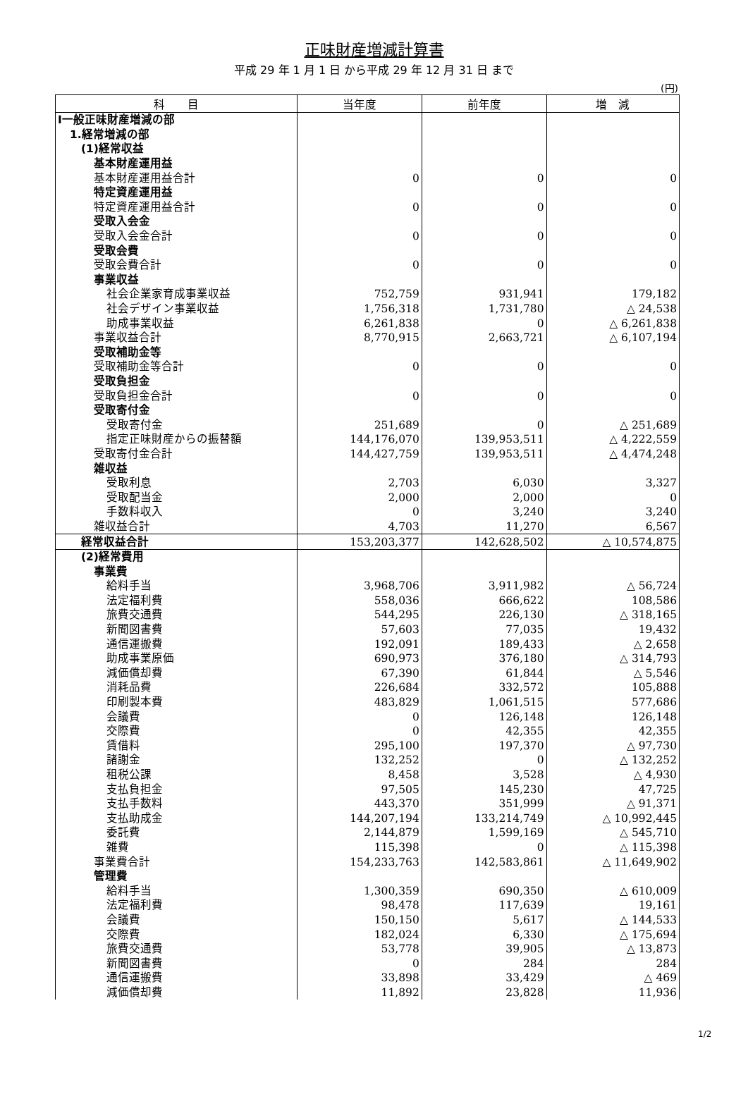正味財産増減計算書
平成 29 年 1 月 1 日 から平成 29 年 12 月 31 日 まで
(円)
| 科 目 | 当年度 | 前年度 | 増 減 |
| --- | --- | --- | --- |
| Ⅰ一般正味財産増減の部 | | | |
| 1.経常増減の部 | | | |
| (1)経常収益 | | | |
| 基本財産運用益 | | | |
| 基本財産運用益合計 | 0 | 0 | 0 |
| 特定資産運用益 | | | |
| 特定資産運用益合計 | 0 | 0 | 0 |
| 受取入会金 | | | |
| 受取入会金合計 | 0 | 0 | 0 |
| 受取会費 | | | |
| 受取会費合計 | 0 | 0 | 0 |
| 事業収益 | | | |
| 社会企業家育成事業収益 | 752,759 | 931,941 | 179,182 |
| 社会デザイン事業収益 | 1,756,318 | 1,731,780 | △ 24,538 |
| 助成事業収益 | 6,261,838 | 0 | △ 6,261,838 |
| 事業収益合計 | 8,770,915 | 2,663,721 | △ 6,107,194 |
| 受取補助金等 | | | |
| 受取補助金等合計 | 0 | 0 | 0 |
| 受取負担金 | | | |
| 受取負担金合計 | 0 | 0 | 0 |
| 受取寄付金 | | | |
| 受取寄付金 | 251,689 | 0 | △ 251,689 |
| 指定正味財産からの振替額 | 144,176,070 | 139,953,511 | △ 4,222,559 |
| 受取寄付金合計 | 144,427,759 | 139,953,511 | △ 4,474,248 |
| 雑収益 | | | |
| 受取利息 | 2,703 | 6,030 | 3,327 |
| 受取配当金 | 2,000 | 2,000 | 0 |
| 手数料収入 | 0 | 3,240 | 3,240 |
| 雑収益合計 | 4,703 | 11,270 | 6,567 |
| 経常収益合計 | 153,203,377 | 142,628,502 | △ 10,574,875 |
| (2)経常費用 | | | |
| 事業費 | | | |
| 給料手当 | 3,968,706 | 3,911,982 | △ 56,724 |
| 法定福利費 | 558,036 | 666,622 | 108,586 |
| 旅費交通費 | 544,295 | 226,130 | △ 318,165 |
| 新聞図書費 | 57,603 | 77,035 | 19,432 |
| 通信運搬費 | 192,091 | 189,433 | △ 2,658 |
| 助成事業原価 | 690,973 | 376,180 | △ 314,793 |
| 減価償却費 | 67,390 | 61,844 | △ 5,546 |
| 消耗品費 | 226,684 | 332,572 | 105,888 |
| 印刷製本費 | 483,829 | 1,061,515 | 577,686 |
| 会議費 | 0 | 126,148 | 126,148 |
| 交際費 | 0 | 42,355 | 42,355 |
| 賃借料 | 295,100 | 197,370 | △ 97,730 |
| 諸謝金 | 132,252 | 0 | △ 132,252 |
| 租税公課 | 8,458 | 3,528 | △ 4,930 |
| 支払負担金 | 97,505 | 145,230 | 47,725 |
| 支払手数料 | 443,370 | 351,999 | △ 91,371 |
| 支払助成金 | 144,207,194 | 133,214,749 | △ 10,992,445 |
| 委託費 | 2,144,879 | 1,599,169 | △ 545,710 |
| 雑費 | 115,398 | 0 | △ 115,398 |
| 事業費合計 | 154,233,763 | 142,583,861 | △ 11,649,902 |
| 管理費 | | | |
| 給料手当 | 1,300,359 | 690,350 | △ 610,009 |
| 法定福利費 | 98,478 | 117,639 | 19,161 |
| 会議費 | 150,150 | 5,617 | △ 144,533 |
| 交際費 | 182,024 | 6,330 | △ 175,694 |
| 旅費交通費 | 53,778 | 39,905 | △ 13,873 |
| 新聞図書費 | 0 | 284 | 284 |
| 通信運搬費 | 33,898 | 33,429 | △ 469 |
| 減価償却費 | 11,892 | 23,828 | 11,936 |
1/2